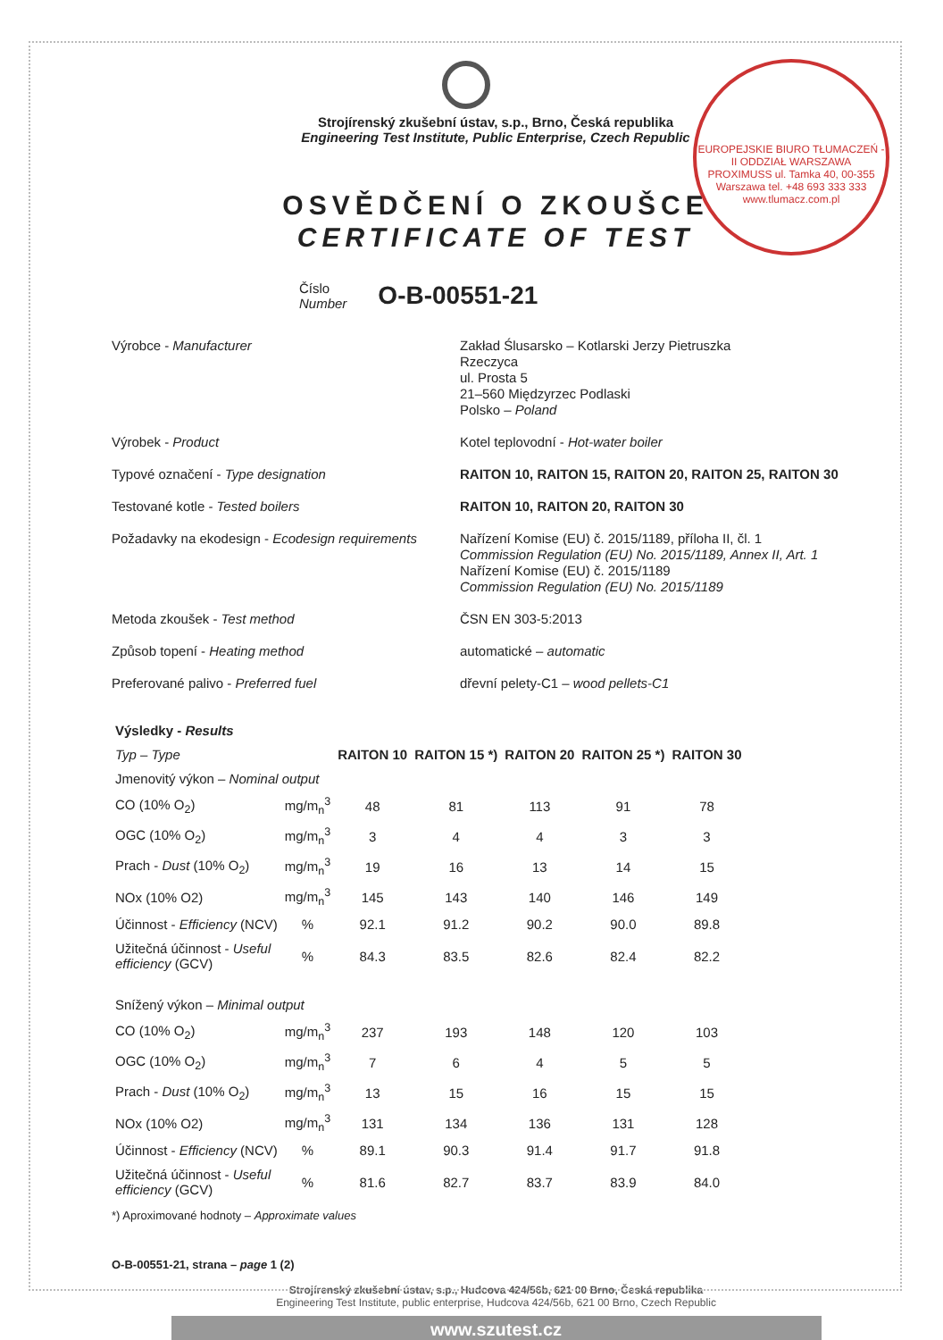EUROPEJSKIE BIURO TŁUMACZEŃ - II ODDZIAŁ WARSZAWA
PROXIMUSS ul. Tamka 40, 00-355 Warszawa tel. +48 693 333 333 www.tlumacz.com.pl
Strojírenský zkušební ústav, s.p., Brno, Česká republika
Engineering Test Institute, Public Enterprise, Czech Republic
OSVĚDČENÍ O ZKOUŠCE
CERTIFICATE OF TEST
Číslo
Number
O-B-00551-21
Výrobce - Manufacturer
Zakład Ślusarsko – Kotlarski Jerzy Pietruszka
Rzeczyca
ul. Prosta 5
21–560 Międzyrzec Podlaski
Polsko – Poland
Výrobek - Product
Kotel teplovodní - Hot-water boiler
Typové označení - Type designation
RAITON 10, RAITON 15, RAITON 20, RAITON 25, RAITON 30
Testované kotle - Tested boilers
RAITON 10, RAITON 20, RAITON 30
Požadavky na ekodesign - Ecodesign requirements
Nařízení Komise (EU) č. 2015/1189, příloha II, čl. 1
Commission Regulation (EU) No. 2015/1189, Annex II, Art. 1
Nařízení Komise (EU) č. 2015/1189
Commission Regulation (EU) No. 2015/1189
Metoda zkoušek - Test method
ČSN EN 303-5:2013
Způsob topení - Heating method
automatické – automatic
Preferované palivo - Preferred fuel
dřevní pelety-C1 – wood pellets-C1
| Výsledky - Results | | | | | | |
| --- | --- | --- | --- | --- | --- | --- |
| Typ – Type | | RAITON 10 | RAITON 15 *) | RAITON 20 | RAITON 25 *) | RAITON 30 |
| Jmenovitý výkon – Nominal output | | | | | | |
| CO (10% O<sub>2</sub>) | mg/m<sub>n</sub><sup>3</sup> | 48 | 81 | 113 | 91 | 78 |
| OGC (10% O<sub>2</sub>) | mg/m<sub>n</sub><sup>3</sup> | 3 | 4 | 4 | 3 | 3 |
| Prach - Dust (10% O<sub>2</sub>) | mg/m<sub>n</sub><sup>3</sup> | 19 | 16 | 13 | 14 | 15 |
| NOx (10% O2) | mg/m<sub>n</sub><sup>3</sup> | 145 | 143 | 140 | 146 | 149 |
| Účinnost - Efficiency (NCV) | % | 92.1 | 91.2 | 90.2 | 90.0 | 89.8 |
| Užitečná účinnost - Useful efficiency (GCV) | % | 84.3 | 83.5 | 82.6 | 82.4 | 82.2 |
| Snížený výkon – Minimal output | | | | | | |
| CO (10% O<sub>2</sub>) | mg/m<sub>n</sub><sup>3</sup> | 237 | 193 | 148 | 120 | 103 |
| OGC (10% O<sub>2</sub>) | mg/m<sub>n</sub><sup>3</sup> | 7 | 6 | 4 | 5 | 5 |
| Prach - Dust (10% O<sub>2</sub>) | mg/m<sub>n</sub><sup>3</sup> | 13 | 15 | 16 | 15 | 15 |
| NOx (10% O2) | mg/m<sub>n</sub><sup>3</sup> | 131 | 134 | 136 | 131 | 128 |
| Účinnost - Efficiency (NCV) | % | 89.1 | 90.3 | 91.4 | 91.7 | 91.8 |
| Užitečná účinnost - Useful efficiency (GCV) | % | 81.6 | 82.7 | 83.7 | 83.9 | 84.0 |
*) Aproximované hodnoty – Approximate values
O-B-00551-21, strana – page 1 (2)
Strojírenský zkušební ústav, s.p., Hudcova 424/56b, 621 00 Brno, Česká republika
Engineering Test Institute, public enterprise, Hudcova 424/56b, 621 00 Brno, Czech Republic
www.szutest.cz